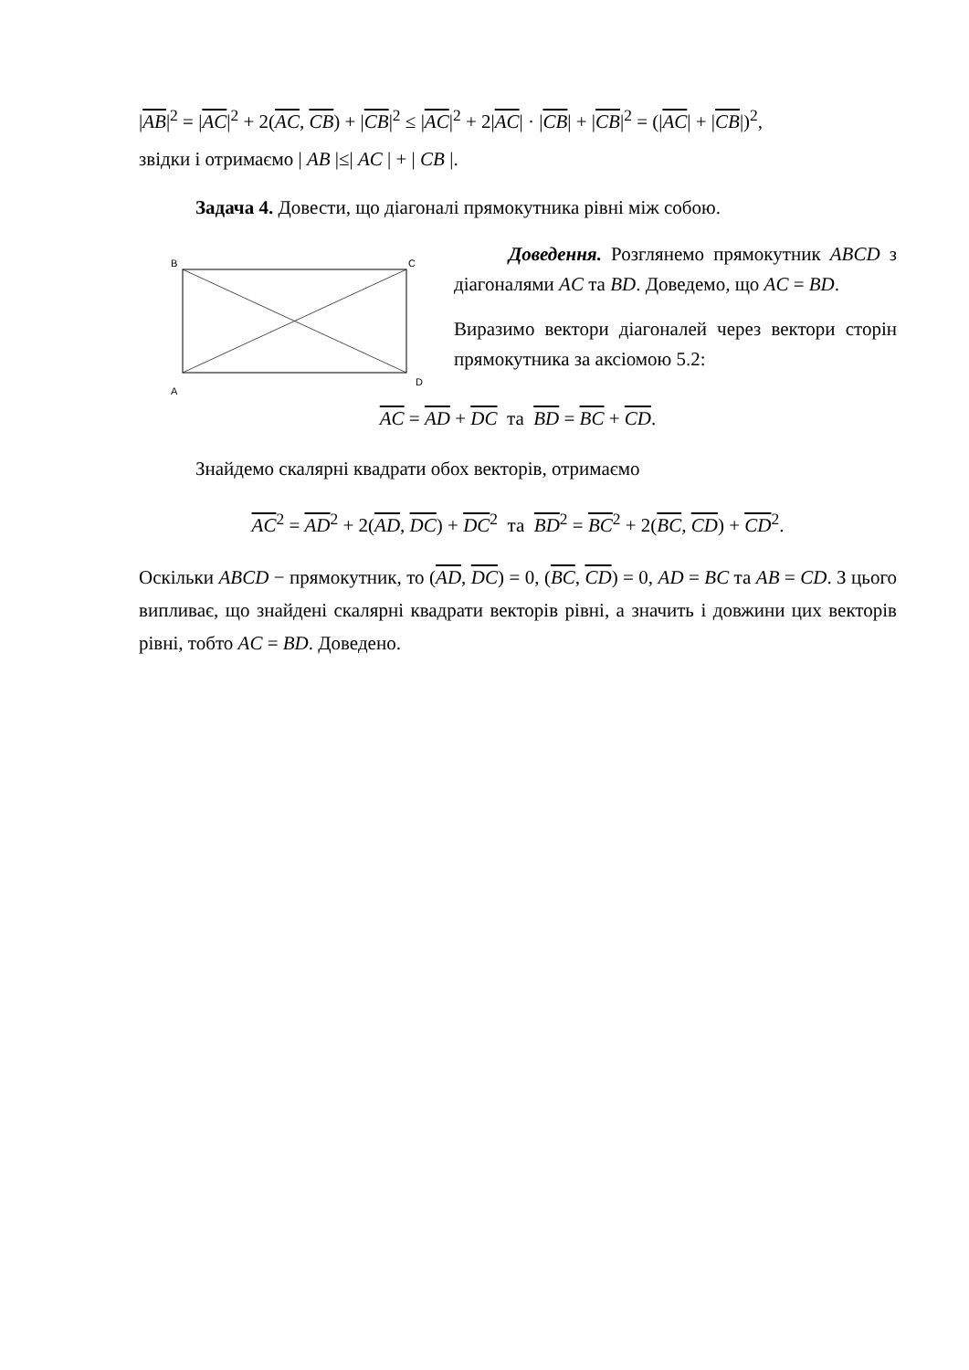|AB|<sup>2</sup> = |AC|<sup>2</sup> + 2(AC, CB) + |CB|<sup>2</sup> ≤ |AC|<sup>2</sup> + 2|AC| · |CB| + |CB|<sup>2</sup> = (|AC| + |CB|)<sup>2</sup>,
звідки і отримаємо | AB |≤| AC | + | CB |.
Задача 4. Довести, що діагоналі прямокутника рівні між собою.
B
C
A
D
Доведення. Розглянемо прямокутник ABCD з діагоналями AC та BD. Доведемо, що AC = BD.
Виразимо вектори діагоналей через вектори сторін прямокутника за аксіомою 5.2:
AC = AD + DC та BD = BC + CD.
Знайдемо скалярні квадрати обох векторів, отримаємо
AC<sup>2</sup> = AD<sup>2</sup> + 2(AD, DC) + DC<sup>2</sup> та BD<sup>2</sup> = BC<sup>2</sup> + 2(BC, CD) + CD<sup>2</sup>.
Оскільки ABCD − прямокутник, то (AD, DC) = 0, (BC, CD) = 0, AD = BC та AB = CD. З цього випливає, що знайдені скалярні квадрати векторів рівні, а значить і довжини цих векторів рівні, тобто AC = BD. Доведено.